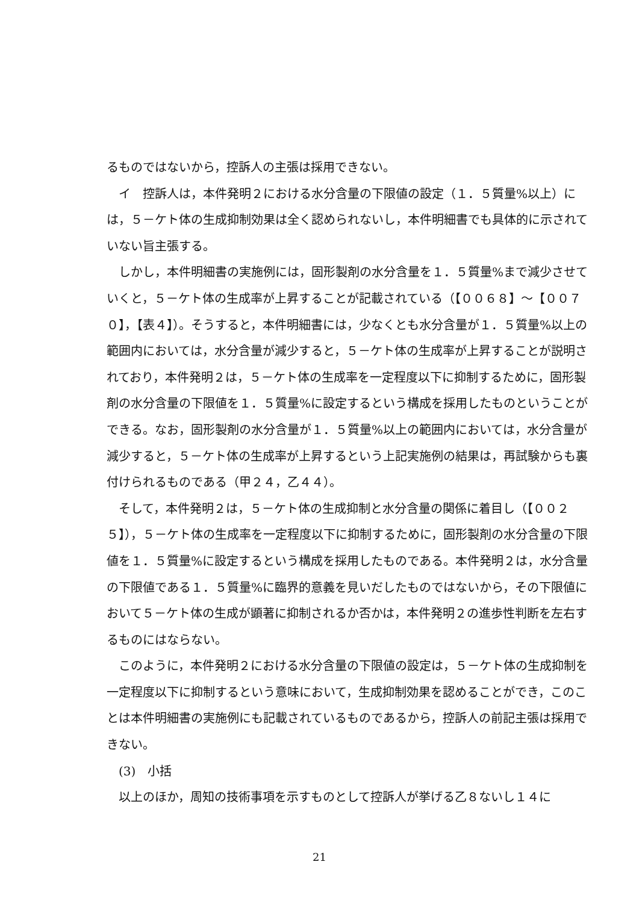るものではないから，控訴人の主張は採用できない。
　イ　控訴人は，本件発明２における水分含量の下限値の設定（１．５質量%以上）には，５－ケト体の生成抑制効果は全く認められないし，本件明細書でも具体的に示されていない旨主張する。
　しかし，本件明細書の実施例には，固形製剤の水分含量を１．５質量%まで減少させていくと，５－ケト体の生成率が上昇することが記載されている（【００６８】～【００７０】，【表４】）。そうすると，本件明細書には，少なくとも水分含量が１．５質量%以上の範囲内においては，水分含量が減少すると，５－ケト体の生成率が上昇することが説明されており，本件発明２は，５－ケト体の生成率を一定程度以下に抑制するために，固形製剤の水分含量の下限値を１．５質量%に設定するという構成を採用したものということができる。なお，固形製剤の水分含量が１．５質量%以上の範囲内においては，水分含量が減少すると，５－ケト体の生成率が上昇するという上記実施例の結果は，再試験からも裏付けられるものである（甲２４，乙４４）。
　そして，本件発明２は，５－ケト体の生成抑制と水分含量の関係に着目し（【００２５】），５－ケト体の生成率を一定程度以下に抑制するために，固形製剤の水分含量の下限値を１．５質量%に設定するという構成を採用したものである。本件発明２は，水分含量の下限値である１．５質量%に臨界的意義を見いだしたものではないから，その下限値において５－ケト体の生成が顕著に抑制されるか否かは，本件発明２の進歩性判断を左右するものにはならない。
　このように，本件発明２における水分含量の下限値の設定は，５－ケト体の生成抑制を一定程度以下に抑制するという意味において，生成抑制効果を認めることができ，このことは本件明細書の実施例にも記載されているものであるから，控訴人の前記主張は採用できない。
　(3)　小括
　以上のほか，周知の技術事項を示すものとして控訴人が挙げる乙８ないし１４に
21